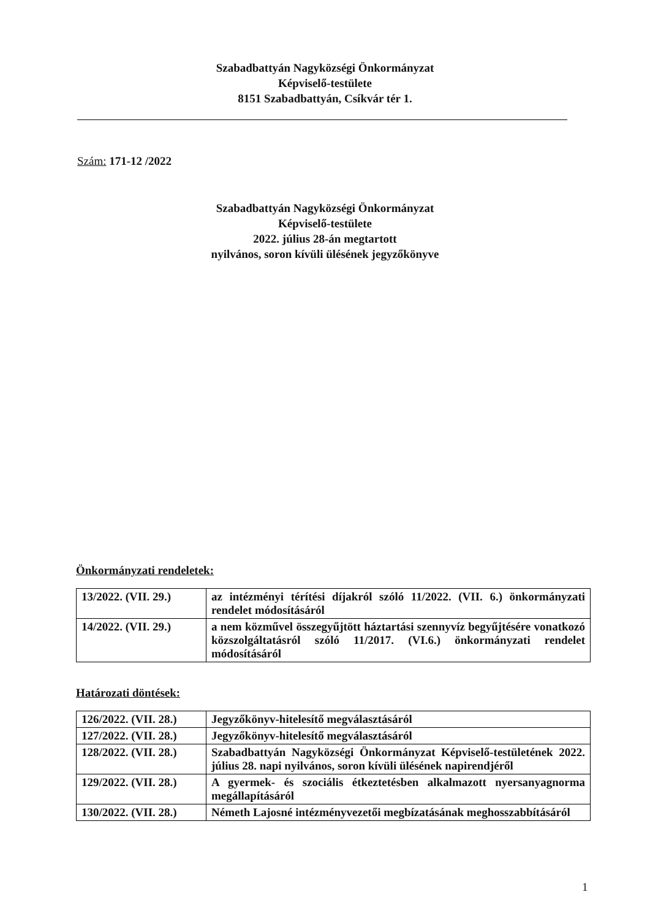Szabadbattyán Nagyközségi Önkormányzat
Képviselő-testülete
8151 Szabadbattyán, Csíkvár tér 1.
Szám: 171-12 /2022
Szabadbattyán Nagyközségi Önkormányzat
Képviselő-testülete
2022. július 28-án megtartott
nyilvános, soron kívüli ülésének jegyzőkönyve
Önkormányzati rendeletek:
| 13/2022. (VII. 29.) | az intézményi térítési díjakról szóló 11/2022. (VII. 6.) önkormányzati rendelet módosításáról |
| 14/2022. (VII. 29.) | a nem közművel összegyűjtött háztartási szennyvíz begyűjtésére vonatkozó közszolgáltatásról szóló 11/2017. (VI.6.) önkormányzati rendelet módosításáról |
Határozati döntések:
| 126/2022. (VII. 28.) | Jegyzőkönyv-hitelesítő megválasztásáról |
| 127/2022. (VII. 28.) | Jegyzőkönyv-hitelesítő megválasztásáról |
| 128/2022. (VII. 28.) | Szabadbattyán Nagyközségi Önkormányzat Képviselő-testületének 2022. július 28. napi nyilvános, soron kívüli ülésének napirendjéről |
| 129/2022. (VII. 28.) | A gyermek- és szociális étkeztetésben alkalmazott nyersanyagnorma megállapításáról |
| 130/2022. (VII. 28.) | Németh Lajosné intézményvezetői megbízatásának meghosszabbításáról |
1